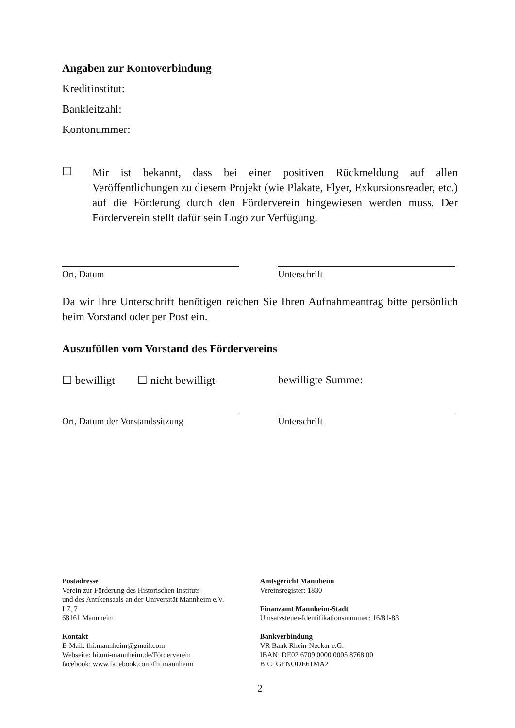Angaben zur Kontoverbindung
Kreditinstitut:
Bankleitzahl:
Kontonummer:
☐
Mir ist bekannt, dass bei einer positiven Rückmeldung auf allen Veröffentlichungen zu diesem Projekt (wie Plakate, Flyer, Exkursionsreader, etc.) auf die Förderung durch den Förderverein hingewiesen werden muss. Der Förderverein stellt dafür sein Logo zur Verfügung.
Ort, Datum Unterschrift
Da wir Ihre Unterschrift benötigen reichen Sie Ihren Aufnahmeantrag bitte persönlich beim Vorstand oder per Post ein.
Auszufüllen vom Vorstand des Fördervereins
☐ bewilligt ☐ nicht bewilligt bewilligte Summe:
Ort, Datum der Vorstandssitzung Unterschrift
Postadresse
Verein zur Förderung des Historischen Instituts
und des Antikensaals an der Universität Mannheim e.V.
L7, 7
68161 Mannheim
Kontakt
E-Mail: fhi.mannheim@gmail.com
Webseite: hi.uni-mannheim.de/Förderverein
facebook: www.facebook.com/fhi.mannheim
Amtsgericht Mannheim
Vereinsregister: 1830
Finanzamt Mannheim-Stadt
Umsatzsteuer-Identifikationsnummer: 16/81-83
Bankverbindung
VR Bank Rhein-Neckar e.G.
IBAN: DE02 6709 0000 0005 8768 00
BIC: GENODE61MA2
2